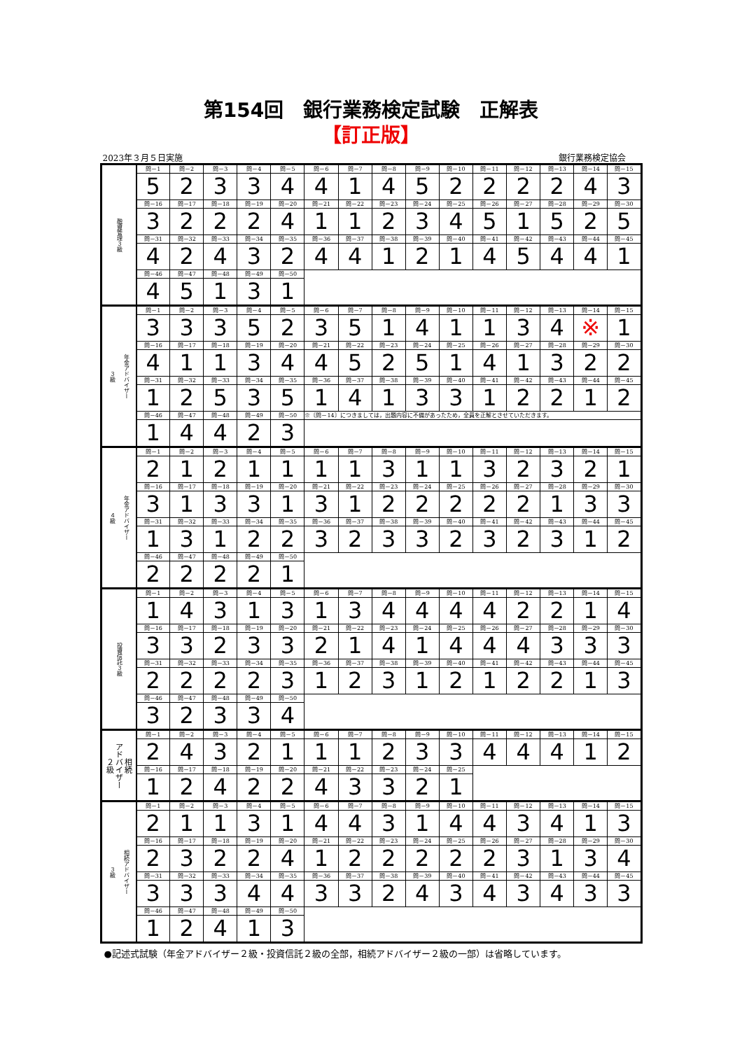第154回　銀行業務検定試験　正解表
【訂正版】
2023年３月５日実施 銀行業務検定協会
| 融資管理３級 | 問－1 | 問－2 | 問－3 | 問－4 | 問－5 | 問－6 | 問－7 | 問－8 | 問－9 | 問－10 | 問－11 | 問－12 | 問－13 | 問－14 | 問－15 |
| | 5 | 2 | 3 | 3 | 4 | 4 | 1 | 4 | 5 | 2 | 2 | 2 | 2 | 4 | 3 |
| | 問－16 | 問－17 | 問－18 | 問－19 | 問－20 | 問－21 | 問－22 | 問－23 | 問－24 | 問－25 | 問－26 | 問－27 | 問－28 | 問－29 | 問－30 |
| | 3 | 2 | 2 | 2 | 4 | 1 | 1 | 2 | 3 | 4 | 5 | 1 | 5 | 2 | 5 |
| | 問－31 | 問－32 | 問－33 | 問－34 | 問－35 | 問－36 | 問－37 | 問－38 | 問－39 | 問－40 | 問－41 | 問－42 | 問－43 | 問－44 | 問－45 |
| | 4 | 2 | 4 | 3 | 2 | 4 | 4 | 1 | 2 | 1 | 4 | 5 | 4 | 4 | 1 |
| | 問－46 | 問－47 | 問－48 | 問－49 | 問－50 | | | | | | | | | | |
| | 4 | 5 | 1 | 3 | 1 | | | | | | | | | | |
| 年金アドバイザー ３級 | 問－1 | 問－2 | 問－3 | 問－4 | 問－5 | 問－6 | 問－7 | 問－8 | 問－9 | 問－10 | 問－11 | 問－12 | 問－13 | 問－14 | 問－15 |
| | 3 | 3 | 3 | 5 | 2 | 3 | 5 | 1 | 4 | 1 | 1 | 3 | 4 | ※ | 1 |
| | 問－16 | 問－17 | 問－18 | 問－19 | 問－20 | 問－21 | 問－22 | 問－23 | 問－24 | 問－25 | 問－26 | 問－27 | 問－28 | 問－29 | 問－30 |
| | 4 | 1 | 1 | 3 | 4 | 4 | 5 | 2 | 5 | 1 | 4 | 1 | 3 | 2 | 2 |
| | 問－31 | 問－32 | 問－33 | 問－34 | 問－35 | 問－36 | 問－37 | 問－38 | 問－39 | 問－40 | 問－41 | 問－42 | 問－43 | 問－44 | 問－45 |
| | 1 | 2 | 5 | 3 | 5 | 1 | 4 | 1 | 3 | 3 | 1 | 2 | 2 | 1 | 2 |
| | 問－46 | 問－47 | 問－48 | 問－49 | 問－50 | ※〔問－14〕につきましては，出題内容に不備があったため，全員を正解とさせていただきます。 | | | | | | | | | |
| | 1 | 4 | 4 | 2 | 3 | | | | | | | | | | |
| 年金アドバイザー ４級 | 問－1 | 問－2 | 問－3 | 問－4 | 問－5 | 問－6 | 問－7 | 問－8 | 問－9 | 問－10 | 問－11 | 問－12 | 問－13 | 問－14 | 問－15 |
| | 2 | 1 | 2 | 1 | 1 | 1 | 1 | 3 | 1 | 1 | 3 | 2 | 3 | 2 | 1 |
| | 問－16 | 問－17 | 問－18 | 問－19 | 問－20 | 問－21 | 問－22 | 問－23 | 問－24 | 問－25 | 問－26 | 問－27 | 問－28 | 問－29 | 問－30 |
| | 3 | 1 | 3 | 3 | 1 | 3 | 1 | 2 | 2 | 2 | 2 | 2 | 1 | 3 | 3 |
| | 問－31 | 問－32 | 問－33 | 問－34 | 問－35 | 問－36 | 問－37 | 問－38 | 問－39 | 問－40 | 問－41 | 問－42 | 問－43 | 問－44 | 問－45 |
| | 1 | 3 | 1 | 2 | 2 | 3 | 2 | 3 | 3 | 2 | 3 | 2 | 3 | 1 | 2 |
| | 問－46 | 問－47 | 問－48 | 問－49 | 問－50 | | | | | | | | | | |
| | 2 | 2 | 2 | 2 | 1 | | | | | | | | | | |
| 投資信託３級 | 問－1 | 問－2 | 問－3 | 問－4 | 問－5 | 問－6 | 問－7 | 問－8 | 問－9 | 問－10 | 問－11 | 問－12 | 問－13 | 問－14 | 問－15 |
| | 1 | 4 | 3 | 1 | 3 | 1 | 3 | 4 | 4 | 4 | 4 | 2 | 2 | 1 | 4 |
| | 問－16 | 問－17 | 問－18 | 問－19 | 問－20 | 問－21 | 問－22 | 問－23 | 問－24 | 問－25 | 問－26 | 問－27 | 問－28 | 問－29 | 問－30 |
| | 3 | 3 | 2 | 3 | 3 | 2 | 1 | 4 | 1 | 4 | 4 | 4 | 3 | 3 | 3 |
| | 問－31 | 問－32 | 問－33 | 問－34 | 問－35 | 問－36 | 問－37 | 問－38 | 問－39 | 問－40 | 問－41 | 問－42 | 問－43 | 問－44 | 問－45 |
| | 2 | 2 | 2 | 2 | 3 | 1 | 2 | 3 | 1 | 2 | 1 | 2 | 2 | 1 | 3 |
| | 問－46 | 問－47 | 問－48 | 問－49 | 問－50 | | | | | | | | | | |
| | 3 | 2 | 3 | 3 | 4 | | | | | | | | | | |
| 相続 アドバイザー ２級 | 問－1 | 問－2 | 問－3 | 問－4 | 問－5 | 問－6 | 問－7 | 問－8 | 問－9 | 問－10 | 問－11 | 問－12 | 問－13 | 問－14 | 問－15 |
| | 2 | 4 | 3 | 2 | 1 | 1 | 1 | 2 | 3 | 3 | 4 | 4 | 4 | 1 | 2 |
| | 問－16 | 問－17 | 問－18 | 問－19 | 問－20 | 問－21 | 問－22 | 問－23 | 問－24 | 問－25 | | | | | |
| | 1 | 2 | 4 | 2 | 2 | 4 | 3 | 3 | 2 | 1 | | | | | |
| 相続アドバイザー ３級 | 問－1 | 問－2 | 問－3 | 問－4 | 問－5 | 問－6 | 問－7 | 問－8 | 問－9 | 問－10 | 問－11 | 問－12 | 問－13 | 問－14 | 問－15 |
| | 2 | 1 | 1 | 3 | 1 | 4 | 4 | 3 | 1 | 4 | 4 | 3 | 4 | 1 | 3 |
| | 問－16 | 問－17 | 問－18 | 問－19 | 問－20 | 問－21 | 問－22 | 問－23 | 問－24 | 問－25 | 問－26 | 問－27 | 問－28 | 問－29 | 問－30 |
| | 2 | 3 | 2 | 2 | 4 | 1 | 2 | 2 | 2 | 2 | 2 | 3 | 1 | 3 | 4 |
| | 問－31 | 問－32 | 問－33 | 問－34 | 問－35 | 問－36 | 問－37 | 問－38 | 問－39 | 問－40 | 問－41 | 問－42 | 問－43 | 問－44 | 問－45 |
| | 3 | 3 | 3 | 4 | 4 | 3 | 3 | 2 | 4 | 3 | 4 | 3 | 4 | 3 | 3 |
| | 問－46 | 問－47 | 問－48 | 問－49 | 問－50 | | | | | | | | | | |
| | 1 | 2 | 4 | 1 | 3 | | | | | | | | | | |
●記述式試験（年金アドバイザー２級・投資信託２級の全部，相続アドバイザー２級の一部）は省略しています。